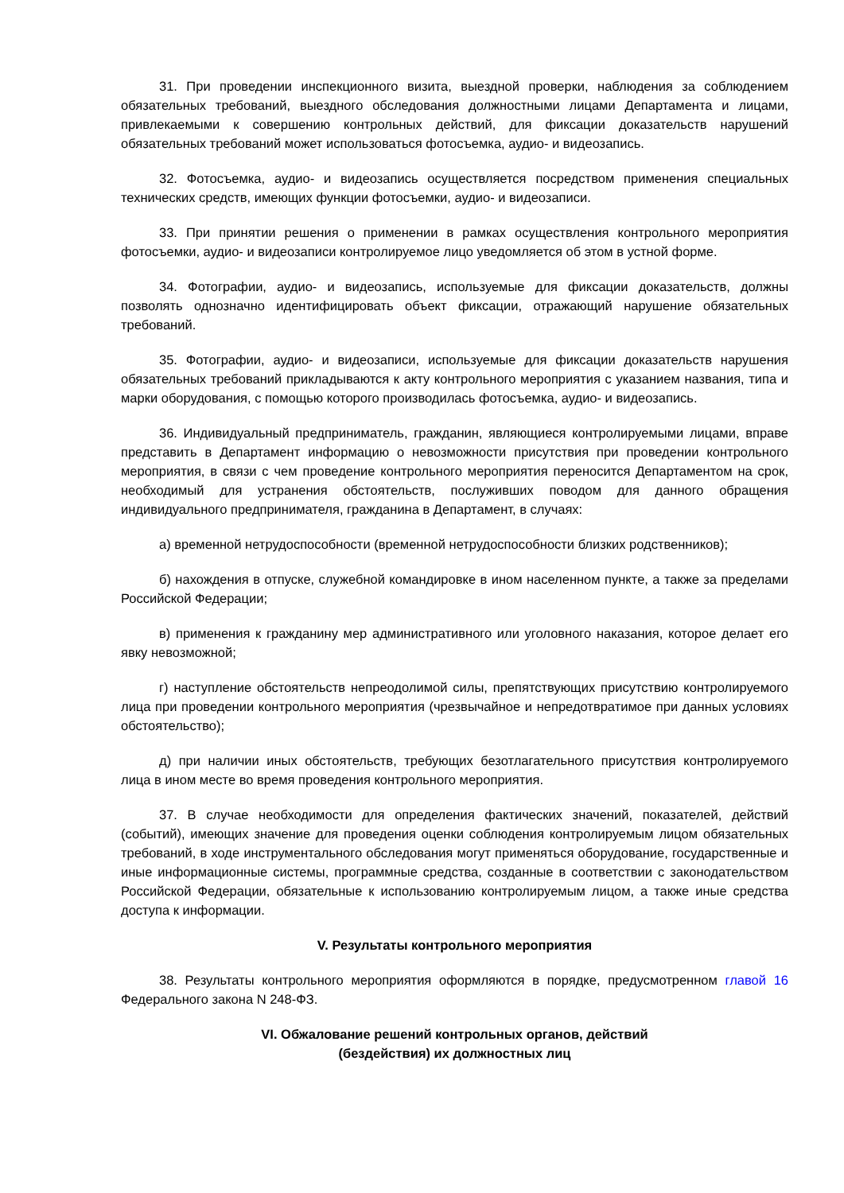31. При проведении инспекционного визита, выездной проверки, наблюдения за соблюдением обязательных требований, выездного обследования должностными лицами Департамента и лицами, привлекаемыми к совершению контрольных действий, для фиксации доказательств нарушений обязательных требований может использоваться фотосъемка, аудио- и видеозапись.
32. Фотосъемка, аудио- и видеозапись осуществляется посредством применения специальных технических средств, имеющих функции фотосъемки, аудио- и видеозаписи.
33. При принятии решения о применении в рамках осуществления контрольного мероприятия фотосъемки, аудио- и видеозаписи контролируемое лицо уведомляется об этом в устной форме.
34. Фотографии, аудио- и видеозапись, используемые для фиксации доказательств, должны позволять однозначно идентифицировать объект фиксации, отражающий нарушение обязательных требований.
35. Фотографии, аудио- и видеозаписи, используемые для фиксации доказательств нарушения обязательных требований прикладываются к акту контрольного мероприятия с указанием названия, типа и марки оборудования, с помощью которого производилась фотосъемка, аудио- и видеозапись.
36. Индивидуальный предприниматель, гражданин, являющиеся контролируемыми лицами, вправе представить в Департамент информацию о невозможности присутствия при проведении контрольного мероприятия, в связи с чем проведение контрольного мероприятия переносится Департаментом на срок, необходимый для устранения обстоятельств, послуживших поводом для данного обращения индивидуального предпринимателя, гражданина в Департамент, в случаях:
а) временной нетрудоспособности (временной нетрудоспособности близких родственников);
б) нахождения в отпуске, служебной командировке в ином населенном пункте, а также за пределами Российской Федерации;
в) применения к гражданину мер административного или уголовного наказания, которое делает его явку невозможной;
г) наступление обстоятельств непреодолимой силы, препятствующих присутствию контролируемого лица при проведении контрольного мероприятия (чрезвычайное и непредотвратимое при данных условиях обстоятельство);
д) при наличии иных обстоятельств, требующих безотлагательного присутствия контролируемого лица в ином месте во время проведения контрольного мероприятия.
37. В случае необходимости для определения фактических значений, показателей, действий (событий), имеющих значение для проведения оценки соблюдения контролируемым лицом обязательных требований, в ходе инструментального обследования могут применяться оборудование, государственные и иные информационные системы, программные средства, созданные в соответствии с законодательством Российской Федерации, обязательные к использованию контролируемым лицом, а также иные средства доступа к информации.
V. Результаты контрольного мероприятия
38. Результаты контрольного мероприятия оформляются в порядке, предусмотренном главой 16 Федерального закона N 248-ФЗ.
VI. Обжалование решений контрольных органов, действий
(бездействия) их должностных лиц